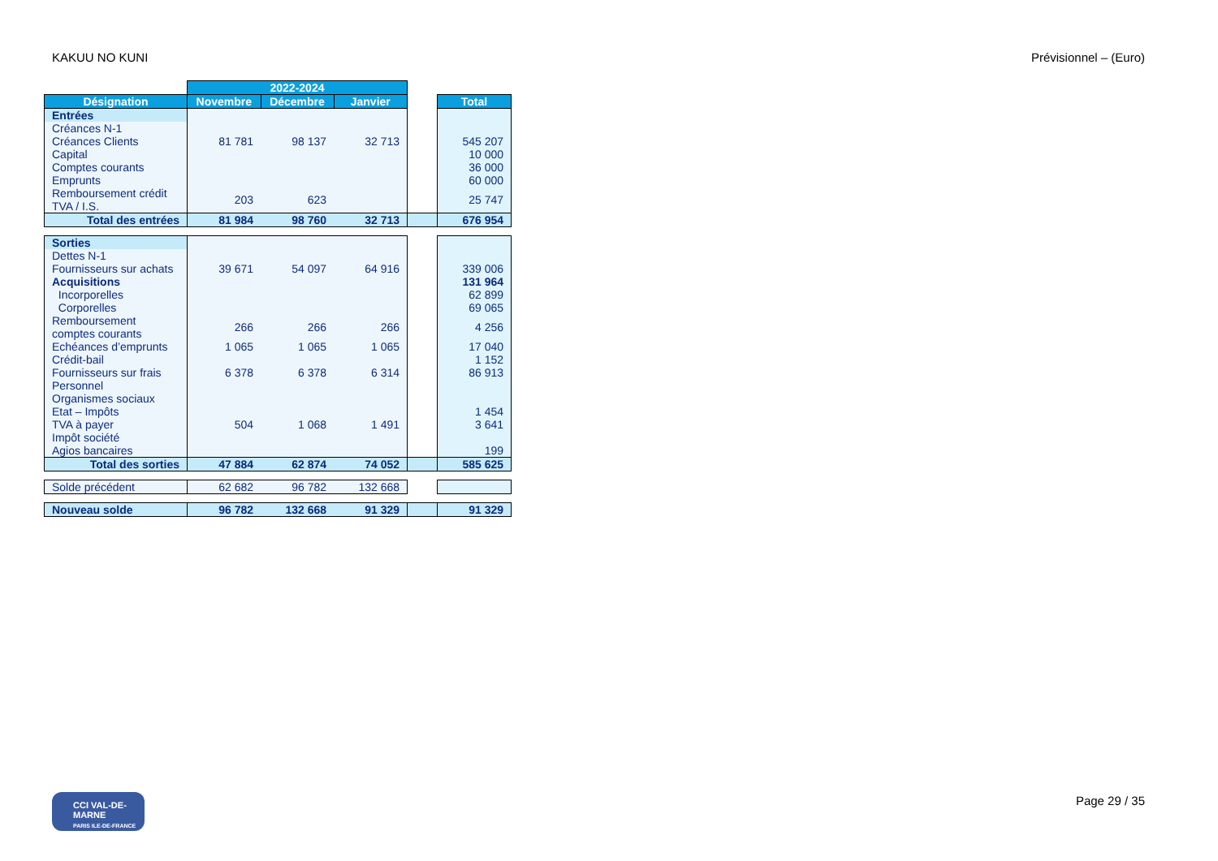KAKUU NO KUNI Prévisionnel – (Euro)
| | 2022-2024 | | | | |
| Désignation | Novembre | Décembre | Janvier | | Total |
| Entrées | | | | | |
| Créances N-1 | | | | | |
| Créances Clients | 81 781 | 98 137 | 32 713 | | 545 207 |
| Capital | | | | | 10 000 |
| Comptes courants | | | | | 36 000 |
| Emprunts | | | | | 60 000 |
| Remboursement crédit TVA / I.S. | 203 | 623 | | | 25 747 |
| Total des entrées | 81 984 | 98 760 | 32 713 | | 676 954 |
| Sorties | | | | | |
| Dettes N-1 | | | | | |
| Fournisseurs sur achats | 39 671 | 54 097 | 64 916 | | 339 006 |
| Acquisitions | | | | | 131 964 |
| Incorporelles | | | | | 62 899 |
| Corporelles | | | | | 69 065 |
| Remboursement comptes courants | 266 | 266 | 266 | | 4 256 |
| Echéances d’emprunts | 1 065 | 1 065 | 1 065 | | 17 040 |
| Crédit-bail | | | | | 1 152 |
| Fournisseurs sur frais | 6 378 | 6 378 | 6 314 | | 86 913 |
| Personnel | | | | | |
| Organismes sociaux | | | | | |
| Etat – Impôts | | | | | 1 454 |
| TVA à payer | 504 | 1 068 | 1 491 | | 3 641 |
| Impôt société | | | | | |
| Agios bancaires | | | | | 199 |
| Total des sorties | 47 884 | 62 874 | 74 052 | | 585 625 |
| Solde précédent | 62 682 | 96 782 | 132 668 | | |
| Nouveau solde | 96 782 | 132 668 | 91 329 | | 91 329 |
CCI VAL-DE-MARNE
PARIS ILE-DE-FRANCE
Page 29 / 35